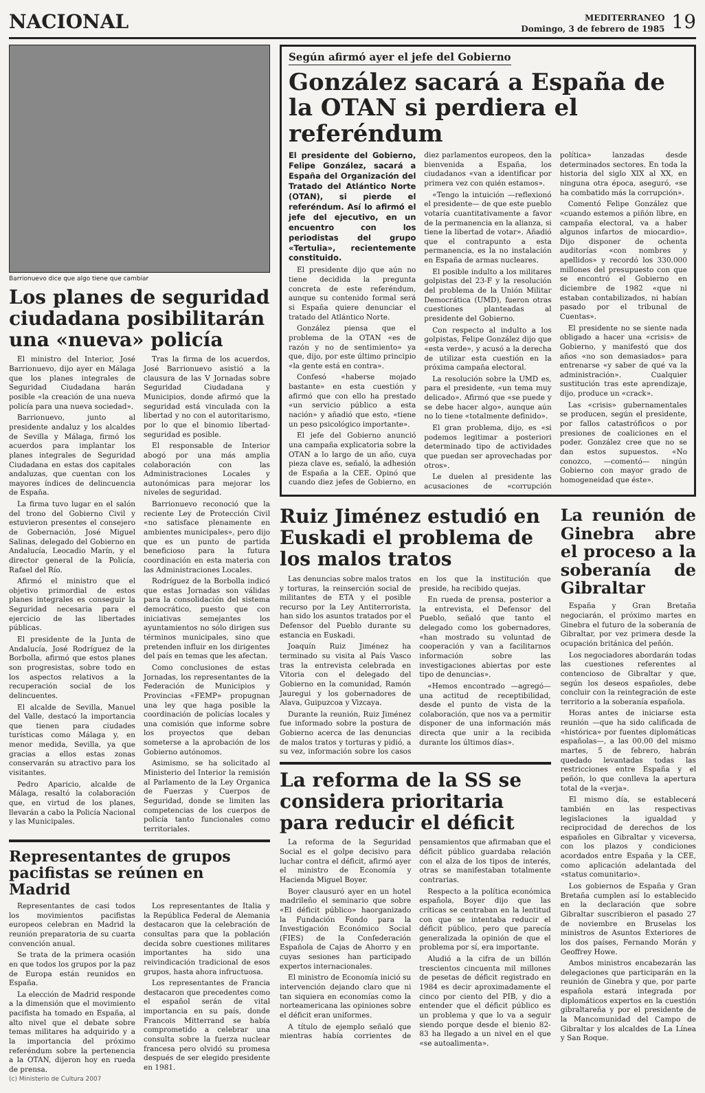NACIONAL
MEDITERRANEO
Domingo, 3 de febrero de 1985
19
Barrionuevo dice que algo tiene que cambiar
Los planes de seguridad ciudadana posibilitarán una «nueva» policía
El ministro del Interior, José Barrionuevo, dijo ayer en Málaga que los planes integrales de Seguridad Ciudadana harán posible «la creación de una nueva policía para una nueva sociedad».
Barrionuevo, junto al presidente andaluz y los alcaldes de Sevilla y Málaga, firmó los acuerdos para implantar los planes integrales de Seguridad Ciudadana en estas dos capitales andaluzas, que cuentan con los mayores índices de delincuencia de España.
La firma tuvo lugar en el salón del trono del Gobierno Civil y estuvieron presentes el consejero de Gobernación, José Miguel Salinas, delegado del Gobierno en Andalucía, Leocadio Marín, y el director general de la Policía, Rafael del Río.
Afirmó el ministro que el objetivo primordial de estos planes integrales es conseguir la Seguridad necesaria para el ejercicio de las libertades públicas.
El presidente de la Junta de Andalucía, José Rodríguez de la Borbolla, afirmó que estos planes son progresistas, sobre todo en los aspectos relativos a la recuperación social de los delincuentes.
El alcalde de Sevilla, Manuel del Valle, destacó la importancia que tienen para ciudades turísticas como Málaga y, en menor medida, Sevilla, ya que gracias a ellos estas zonas conservarán su atractivo para los visitantes.
Pedro Aparicio, alcalde de Málaga, resaltó la colaboración que, en virtud de los planes, llevarán a cabo la Policía Nacional y las Municipales.
Tras la firma de los acuerdos, José Barrionuevo asistió a la clausura de las V Jornadas sobre Seguridad Ciudadana y Municipios, donde afirmó que la seguridad está vinculada con la libertad y no con el autoritarismo, por lo que el binomio libertad-seguridad es posible.
El responsable de Interior abogó por una más amplia colaboración con las Administraciones Locales y autonómicas para mejorar los niveles de seguridad.
Barrionuevo reconoció que la reciente Ley de Protección Civil «no satisface plenamente en ambientes municipales», pero dijo que es un punto de partida beneficioso para la futura coordinación en esta materia con las Administraciones Locales.
Rodríguez de la Borbolla indicó que estas Jornadas son válidas para la consolidación del sistema democrático, puesto que con iniciativas semejantes los ayuntamientos no sólo dirigen sus términos municipales, sino que pretenden influir en los dirigentes del país en temas que les afectan.
Como conclusiones de estas Jornadas, los representantes de la Federación de Municipios y Provincias «FEMP» propugnan una ley que haga posible la coordinación de policías locales y una comisión que informe sobre los proyectos que deban someterse a la aprobación de los Gobierno autónomos.
Asimismo, se ha solicitado al Ministerio del Interior la remisión al Parlamento de la Ley Organica de Fuerzas y Cuerpos de Seguridad, donde se limiten las competencias de los cuerpos de policía tanto funcionales como territoriales.
Representantes de grupos pacifistas se reúnen en Madrid
Representantes de casi todos los movimientos pacifistas europeos celebran en Madrid la reunión preparatoria de su cuarta convención anual.
Se trata de la primera ocasión en que todos los grupos por la paz de Europa están reunidos en España.
La elección de Madrid responde a la dimensión que el movimiento pacifista ha tomado en España, al alto nivel que el debate sobre temas militares ha adquirido y a la importancia del próximo referéndum sobre la pertenencia a la OTAN, dijeron hoy en rueda de prensa.
Los representantes de Italia y la República Federal de Alemania destacaron que la celebración de consultas para que la población decida sobre cuestiones militares importantes ha sido una reivindicación tradicional de esos grupos, hasta ahora infructuosa.
Los representantes de Francia destacaron que precedentes como el español serán de vital importancia en su país, donde Francois Mitterrand se había comprometido a celebrar una consulta sobre la fuerza nuclear francesa pero olvidó su promesa después de ser elegido presidente en 1981.
Según afirmó ayer el jefe del Gobierno
González sacará a España de la OTAN si perdiera el referéndum
El presidente del Gobierno, Felipe González, sacará a España del Organización del Tratado del Atlántico Norte (OTAN), si pierde el referéndum. Así lo afirmó el jefe del ejecutivo, en un encuentro con los periodistas del grupo «Tertulia», recientemente constituido.
El presidente dijo que aún no tiene decidida la pregunta concreta de este referéndum, aunque su contenido formal será si España quiere denunciar el tratado del Atlántico Norte.
González piensa que el problema de la OTAN «es de razón y no de sentimiento» ya que, dijo, por este último principio «la gente está en contra».
Confesó «haberse mojado bastante» en esta cuestión y afirmó que con ello ha prestado «un servicio público a esta nación» y añadió que esto, «tiene un peso psicológico importante».
El jefe del Gobierno anunció una campaña explicatoria sobre la OTAN a lo largo de un año, cuya pieza clave es, señaló, la adhesión de España a la CEE. Opinó que cuando diez jefes de Gobierno, en diez parlamentos europeos, den la bienvenida a España, los ciudadanos «van a identificar por primera vez con quién estamos».
«Tengo la intuición —reflexionó el presidente— de que este pueblo votaría cuantitativamente a favor de la permanencia en la alianza, si tiene la libertad de votar». Añadió que el contrapunto a esta permanencia, es la no instalación en España de armas nucleares.
El posible indulto a los militares golpistas del 23-F y la resolución del problema de la Unión Militar Democrática (UMD), fueron otras cuestiones planteadas al presidente del Gobierno.
Con respecto al indulto a los golpistas, Felipe González dijo que «esta verde», y acusó a la derecha de utilizar esta cuestión en la próxima campaña electoral.
La resolución sobre la UMD es, para el presidente, «un tema muy delicado». Afirmó que «se puede y se debe hacer algo», aunque aún no lo tiene «totalmente definido».
El gran problema, dijo, es «si podemos legitimar a posteriori determinado tipo de actividades que puedan ser aprovechadas por otros».
Le duelen al presidente las acusaciones de «corrupción política» lanzadas desde determinados sectores. En toda la historia del siglo XIX al XX, en ninguna otra época, aseguró, «se ha combatido más la corrupción».
Comentó Felipe González que «cuando estemos a piñón libre, en campaña electoral, va a haber algunos infartos de miocardio». Dijo disponer de ochenta auditorías «con nombres y apellidos» y recordó los 330.000 millones del presupuesto con que se encontró el Gobierno en diciembre de 1982 «que ni estaban contabilizados, ni habían pasado por el tribunal de Cuentas».
El presidente no se siente nada obligado a hacer una «crisis» de Gobierno, y manifestó que dos años «no son demasiados» para entrenarse «y saber de qué va la administración». Cualquier sustitución tras este aprendizaje, dijo, produce un «crack».
Las «crisis» gubernamentales se producen, según el presidente, por fallos catastróficos o por presiones de coaliciones en el poder. González cree que no se dan estos supuestos. «No conozco, —comentó— ningún Gobierno con mayor grado de homogeneidad que éste».
Ruiz Jiménez estudió en Euskadi el problema de los malos tratos
Las denuncias sobre malos tratos y torturas, la reinserción social de militantes de ETA y el posible recurso por la Ley Antiterrorista, han sido los asuntos tratados por el Defensor del Pueblo durante su estancia en Euskadi.
Joaquín Ruiz Jiménez ha terminado su visita al País Vasco tras la entrevista celebrada en Vitoria con el delegado del Gobierno en la comunidad, Ramón Jauregui y los gobernadores de Alava, Guipuzcoa y Vizcaya.
Durante la reunión, Ruiz Jiménez fue informado sobre la postura de Gobierno acerca de las denuncias de malos tratos y torturas y pidió, a su vez, información sobre los casos en los que la institución que preside, ha recibido quejas.
En rueda de prensa, posterior a la entrevista, el Defensor del Pueblo, señaló que tanto el delegado como los gobernadores, «han mostrado su voluntad de cooperación y van a facilitarnos información sobre las investigaciones abiertas por este tipo de denuncias».
«Hemos encontrado —agregó— una actitud de receptibilidad, desde el punto de vista de la colaboración, que nos va a permitir disponer de una información más directa que unir a la recibida durante los últimos días».
La reforma de la SS se considera prioritaria para reducir el déficit
La reforma de la Seguridad Social es el golpe decisivo para luchar contra el déficit, afirmó ayer el ministro de Economía y Hacienda Miguel Boyer.
Boyer clausuró ayer en un hotel madrileño el seminario que sobre «El déficit público» haorganizado la Fundación Fondo para la Investigación Económico Social (FIES) de la Confederación Española de Cajas de Ahorro y en cuyas sesiones han participado expertos internacionales.
El ministro de Economía inició su intervención dejando claro que ni tan siquiera en economías como la norteamericana las opiniones sobre el déficit eran uniformes.
A título de ejemplo señaló que mientras había corrientes de pensamientos que afirmaban que el déficit público guardaba relación con el alza de los tipos de interés, otras se manifestaban totalmente contrarias.
Respecto a la política económica española, Boyer dijo que las críticas se centraban en la lentitud con que se intentaba reducir el déficit público, pero que parecía generalizada la opinión de que el problema por sí, era importante.
Aludió a la cifra de un billón trescientos cincuenta mil millones de pesetas de déficit registrado en 1984 es decir aproximadamente el cinco por ciento del PIB, y dio a entender que el déficit público es un problema y que lo va a seguir siendo porque desde el bienio 82-83 ha llegado a un nivel en el que «se autoalimenta».
La reunión de Ginebra abre el proceso a la soberanía de Gibraltar
España y Gran Bretaña negociarán, el próximo martes en Ginebra el futuro de la soberanía de Gibraltar, por vez primera desde la ocupación británica del peñón.
Los negociadores abordarán todas las cuestiones referentes al contencioso de Gibraltar y que, según los deseos españoles, debe concluir con la reintegración de este territorio a la soberanía española.
Horas antes de iniciarse esta reunión —que ha sido calificada de «histórica» por fuentes diplomáticas españolas—, a las 00.00 del mismo martes, 5 de febrero, habrán quedado levantadas todas las restricciones entre España y el peñón, lo que conlleva la apertura total de la «verja».
El mismo día, se establecerá también en las respectivas legislaciones la igualdad y reciprocidad de derechos de los españoles en Gibraltar y viceversa, con los plazos y condiciones acordados entre España y la CEE, como aplicación adelantada del «status comunitario».
Los gobiernos de España y Gran Bretaña cumplen así lo establecido en la declaración que sobre Gibraltar suscribieron el pasado 27 de noviembre en Bruselas los ministros de Asuntos Exteriores de los dos países, Fernando Morán y Geoffrey Howe.
Ambos ministros encabezarán las delegaciones que participarán en la reunión de Ginebra y que, por parte española estará integrada por diplomáticos expertos en la cuestión gibraltareña y por el presidente de la Mancomunidad del Campo de Gibraltar y los alcaldes de La Línea y San Roque.
(c) Ministerio de Cultura 2007